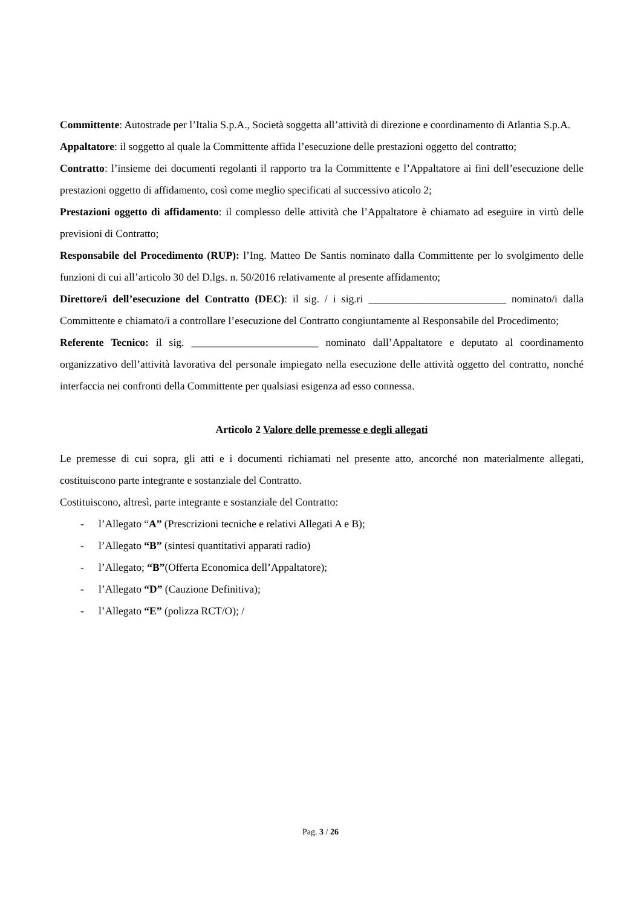Committente: Autostrade per l’Italia S.p.A., Società soggetta all’attività di direzione e coordinamento di Atlantia S.p.A.
Appaltatore: il soggetto al quale la Committente affida l’esecuzione delle prestazioni oggetto del contratto;
Contratto: l’insieme dei documenti regolanti il rapporto tra la Committente e l’Appaltatore ai fini dell’esecuzione delle prestazioni oggetto di affidamento, così come meglio specificati al successivo aticolo 2;
Prestazioni oggetto di affidamento: il complesso delle attività che l’Appaltatore è chiamato ad eseguire in virtù delle previsioni di Contratto;
Responsabile del Procedimento (RUP): l’Ing. Matteo De Santis nominato dalla Committente per lo svolgimento delle funzioni di cui all’articolo 30 del D.lgs. n. 50/2016 relativamente al presente affidamento;
Direttore/i dell’esecuzione del Contratto (DEC): il sig. / i sig.ri __________________________ nominato/i dalla Committente e chiamato/i a controllare l’esecuzione del Contratto congiuntamente al Responsabile del Procedimento;
Referente Tecnico: il sig. ________________________ nominato dall’Appaltatore e deputato al coordinamento organizzativo dell’attività lavorativa del personale impiegato nella esecuzione delle attività oggetto del contratto, nonché interfaccia nei confronti della Committente per qualsiasi esigenza ad esso connessa.
Articolo 2 Valore delle premesse e degli allegati
Le premesse di cui sopra, gli atti e i documenti richiamati nel presente atto, ancorché non materialmente allegati, costituiscono parte integrante e sostanziale del Contratto.
Costituiscono, altresì, parte integrante e sostanziale del Contratto:
- l’Allegato “A” (Prescrizioni tecniche e relativi Allegati A e B);
- l’Allegato “B” (sintesi quantitativi apparati radio)
- l’Allegato; “B”(Offerta Economica dell’Appaltatore);
- l’Allegato “D” (Cauzione Definitiva);
- l’Allegato “E” (polizza RCT/O); /
Pag. 3 / 26